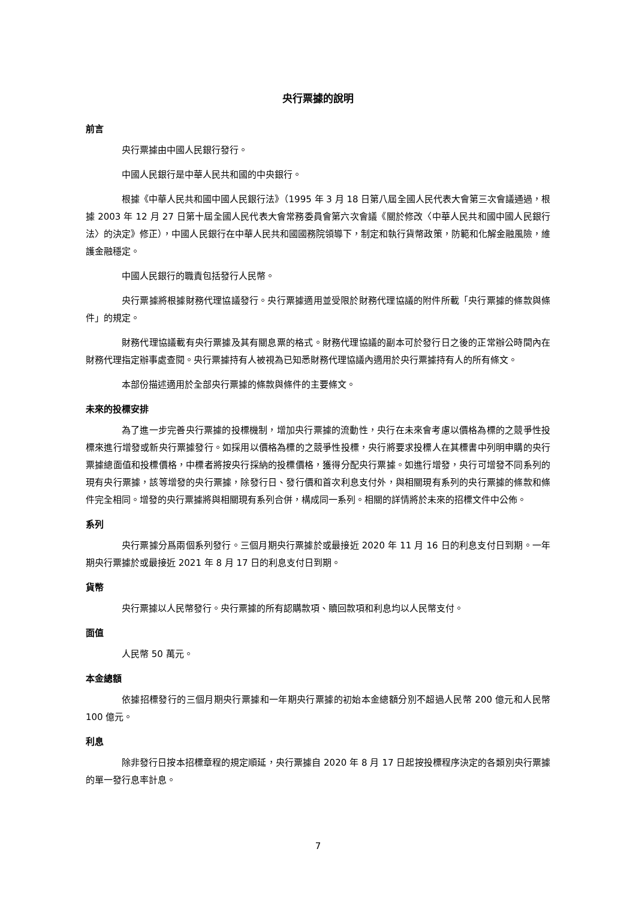央行票據的說明
前言
央行票據由中國人民銀行發行。
中國人民銀行是中華人民共和國的中央銀行。
根據《中華人民共和國中國人民銀行法》（1995 年 3 月 18 日第八屆全國人民代表大會第三次會議通過，根據 2003 年 12 月 27 日第十屆全國人民代表大會常務委員會第六次會議《關於修改〈中華人民共和國中國人民銀行法〉的決定》修正），中國人民銀行在中華人民共和國國務院領導下，制定和執行貨幣政策，防範和化解金融風險，維護金融穩定。
中國人民銀行的職責包括發行人民幣。
央行票據將根據財務代理協議發行。央行票據適用並受限於財務代理協議的附件所載「央行票據的條款與條件」的規定。
財務代理協議載有央行票據及其有關息票的格式。財務代理協議的副本可於發行日之後的正常辦公時間內在財務代理指定辦事處查閱。央行票據持有人被視為已知悉財務代理協議內適用於央行票據持有人的所有條文。
本部份描述適用於全部央行票據的條款與條件的主要條文。
未來的投標安排
為了進一步完善央行票據的投標機制，增加央行票據的流動性，央行在未來會考慮以價格為標的之競爭性投標來進行增發或新央行票據發行。如採用以價格為標的之競爭性投標，央行將要求投標人在其標書中列明申購的央行票據總面值和投標價格，中標者將按央行採納的投標價格，獲得分配央行票據。如進行增發，央行可增發不同系列的現有央行票據，該等增發的央行票據，除發行日、發行價和首次利息支付外，與相關現有系列的央行票據的條款和條件完全相同。增發的央行票據將與相關現有系列合併，構成同一系列。相關的詳情將於未來的招標文件中公佈。
系列
央行票據分爲兩個系列發行。三個月期央行票據於或最接近 2020 年 11 月 16 日的利息支付日到期。一年期央行票據於或最接近 2021 年 8 月 17 日的利息支付日到期。
貨幣
央行票據以人民幣發行。央行票據的所有認購款項、贖回款項和利息均以人民幣支付。
面值
人民幣 50 萬元。
本金總額
依據招標發行的三個月期央行票據和一年期央行票據的初始本金總額分別不超過人民幣 200 億元和人民幣 100 億元。
利息
除非發行日按本招標章程的規定順延，央行票據自 2020 年 8 月 17 日起按投標程序決定的各類別央行票據的單一發行息率計息。
7